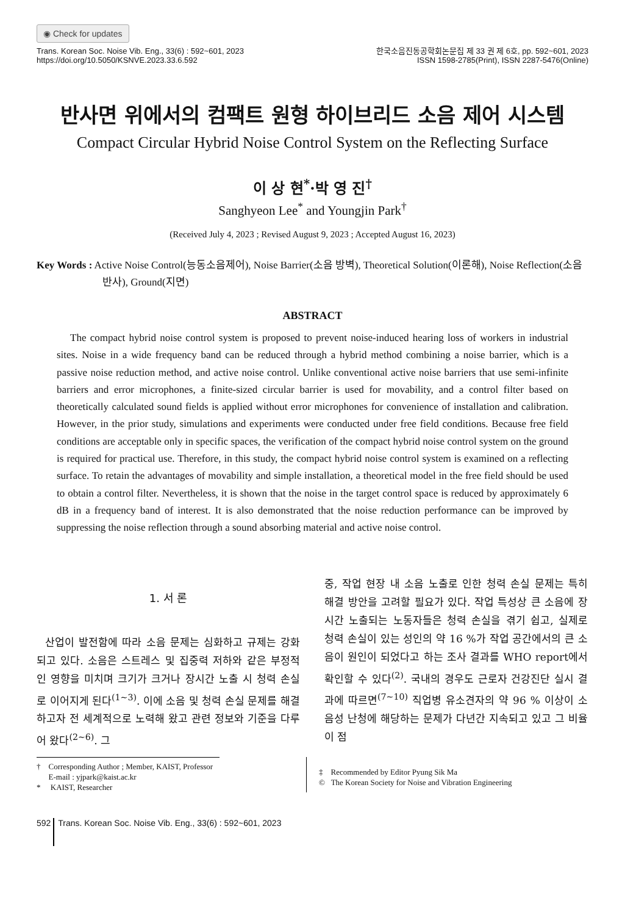◉ Check for updates
Trans. Korean Soc. Noise Vib. Eng., 33(6) : 592~601, 2023
https://doi.org/10.5050/KSNVE.2023.33.6.592
한국소음진동공학회논문집 제 33 권 제 6호, pp. 592~601, 2023
ISSN 1598-2785(Print), ISSN 2287-5476(Online)
반사면 위에서의 컴팩트 원형 하이브리드 소음 제어 시스템
Compact Circular Hybrid Noise Control System on the Reflecting Surface
이 상 현<sup>*</sup>·박 영 진<sup>†</sup>
Sanghyeon Lee<sup>*</sup> and Youngjin Park<sup>†</sup>
(Received July 4, 2023 ; Revised August 9, 2023 ; Accepted August 16, 2023)
Key Words : Active Noise Control(능동소음제어), Noise Barrier(소음 방벽), Theoretical Solution(이론해), Noise Reflection(소음 반사), Ground(지면)
ABSTRACT
The compact hybrid noise control system is proposed to prevent noise-induced hearing loss of workers in industrial sites. Noise in a wide frequency band can be reduced through a hybrid method combining a noise barrier, which is a passive noise reduction method, and active noise control. Unlike conventional active noise barriers that use semi-infinite barriers and error microphones, a finite-sized circular barrier is used for movability, and a control filter based on theoretically calculated sound fields is applied without error microphones for convenience of installation and calibration. However, in the prior study, simulations and experiments were conducted under free field conditions. Because free field conditions are acceptable only in specific spaces, the verification of the compact hybrid noise control system on the ground is required for practical use. Therefore, in this study, the compact hybrid noise control system is examined on a reflecting surface. To retain the advantages of movability and simple installation, a theoretical model in the free field should be used to obtain a control filter. Nevertheless, it is shown that the noise in the target control space is reduced by approximately 6 dB in a frequency band of interest. It is also demonstrated that the noise reduction performance can be improved by suppressing the noise reflection through a sound absorbing material and active noise control.
1. 서 론
산업이 발전함에 따라 소음 문제는 심화하고 규제는 강화되고 있다. 소음은 스트레스 및 집중력 저하와 같은 부정적인 영향을 미치며 크기가 크거나 장시간 노출 시 청력 손실로 이어지게 된다<sup>(1~3)</sup>. 이에 소음 및 청력 손실 문제를 해결하고자 전 세계적으로 노력해 왔고 관련 정보와 기준을 다루어 왔다<sup>(2~6)</sup>. 그
중, 작업 현장 내 소음 노출로 인한 청력 손실 문제는 특히 해결 방안을 고려할 필요가 있다. 작업 특성상 큰 소음에 장시간 노출되는 노동자들은 청력 손실을 겪기 쉽고, 실제로 청력 손실이 있는 성인의 약 16 %가 작업 공간에서의 큰 소음이 원인이 되었다고 하는 조사 결과를 WHO report에서 확인할 수 있다<sup>(2)</sup>. 국내의 경우도 근로자 건강진단 실시 결과에 따르면<sup>(7~10)</sup> 직업병 유소견자의 약 96 % 이상이 소음성 난청에 해당하는 문제가 다년간 지속되고 있고 그 비율이 점
† Corresponding Author ; Member, KAIST, Professor
E-mail : yjpark@kaist.ac.kr
* KAIST, Researcher
‡ Recommended by Editor Pyung Sik Ma
© The Korean Society for Noise and Vibration Engineering
592 Trans. Korean Soc. Noise Vib. Eng., 33(6) : 592~601, 2023